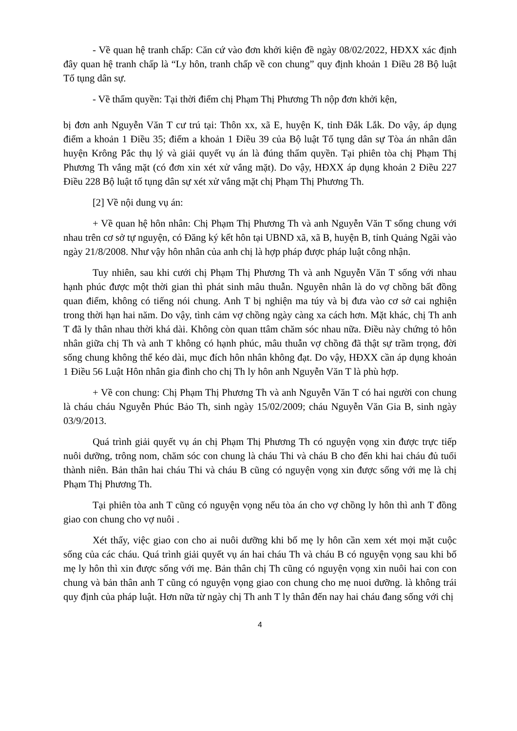- Về quan hệ tranh chấp: Căn cứ vào đơn khởi kiện đề ngày 08/02/2022, HĐXX xác định đây quan hệ tranh chấp là “Ly hôn, tranh chấp về con chung” quy định khoản 1 Điều 28 Bộ luật Tố tụng dân sự.
- Về thẩm quyền: Tại thời điểm chị Phạm Thị Phương Th nộp đơn khởi kện,
bị đơn anh Nguyễn Văn T cư trú tại: Thôn xx, xã E, huyện K, tỉnh Đắk Lắk. Do vậy, áp dụng điểm a khoản 1 Điều 35; điểm a khoản 1 Điều 39 của Bộ luật Tố tụng dân sự Tòa án nhân dân huyện Krông Pắc thụ lý và giải quyết vụ án là đúng thẩm quyền. Tại phiên tòa chị Phạm Thị Phương Th vắng mặt (có đơn xin xét xử vắng mặt). Do vậy, HĐXX áp dụng khoản 2 Điều 227 Điều 228 Bộ luật tố tụng dân sự xét xử vắng mặt chị Phạm Thị Phương Th.
[2] Về nội dung vụ án:
+ Về quan hệ hôn nhân: Chị Phạm Thị Phương Th và anh Nguyễn Văn T sống chung với nhau trên cơ sở tự nguyện, có Đăng ký kết hôn tại UBND xã, xã B, huyện B, tỉnh Quảng Ngãi vào ngày 21/8/2008. Như vậy hôn nhân của anh chị là hợp pháp được pháp luật công nhận.
Tuy nhiên, sau khi cưới chị Phạm Thị Phương Th và anh Nguyễn Văn T sống với nhau hạnh phúc được một thời gian thì phát sinh mâu thuẫn. Nguyên nhân là do vợ chồng bất đồng quan điểm, không có tiếng nói chung. Anh T bị nghiện ma túy và bị đưa vào cơ sở cai nghiện trong thời hạn hai năm. Do vậy, tình cảm vợ chồng ngày càng xa cách hơn. Mặt khác, chị Th anh T đã ly thân nhau thời khá dài. Không còn quan ttâm chăm sóc nhau nữa. Điều này chứng tỏ hôn nhân giữa chị Th và anh T không có hạnh phúc, mâu thuẫn vợ chồng đã thật sự trầm trọng, đời sống chung không thể kéo dài, mục đích hôn nhân không đạt. Do vậy, HĐXX cần áp dụng khoản 1 Điều 56 Luật Hôn nhân gia đình cho chị Th ly hôn anh Nguyễn Văn T là phù hợp.
+ Về con chung: Chị Phạm Thị Phương Th và anh Nguyễn Văn T có hai người con chung là cháu cháu Nguyễn Phúc Bảo Th, sinh ngày 15/02/2009; cháu Nguyễn Văn Gia B, sinh ngày 03/9/2013.
Quá trình giải quyết vụ án chị Phạm Thị Phương Th có nguyện vọng xin được trực tiếp nuôi dưỡng, trông nom, chăm sóc con chung là cháu Thi và cháu B cho đến khi hai cháu đủ tuổi thành niên. Bản thân hai cháu Thi và cháu B cũng có nguyện vọng xin được sống với mẹ là chị Phạm Thị Phương Th.
Tại phiên tòa anh T cũng có nguyện vọng nếu tòa án cho vợ chồng ly hôn thì anh T đồng giao con chung cho vợ nuôi .
Xét thấy, việc giao con cho ai nuôi dưỡng khi bố mẹ ly hôn cần xem xét mọi mặt cuộc sống của các cháu. Quá trình giải quyết vụ án hai cháu Th và cháu B có nguyện vọng sau khi bố mẹ ly hôn thì xin được sống với mẹ. Bản thân chị Th cũng có nguyện vọng xin nuôi hai con con chung và bản thân anh T cũng có nguyện vọng giao con chung cho mẹ nuoi dưỡng. là không trái quy định của pháp luật. Hơn nữa từ ngày chị Th anh T ly thân đến nay hai cháu đang sống với chị
4